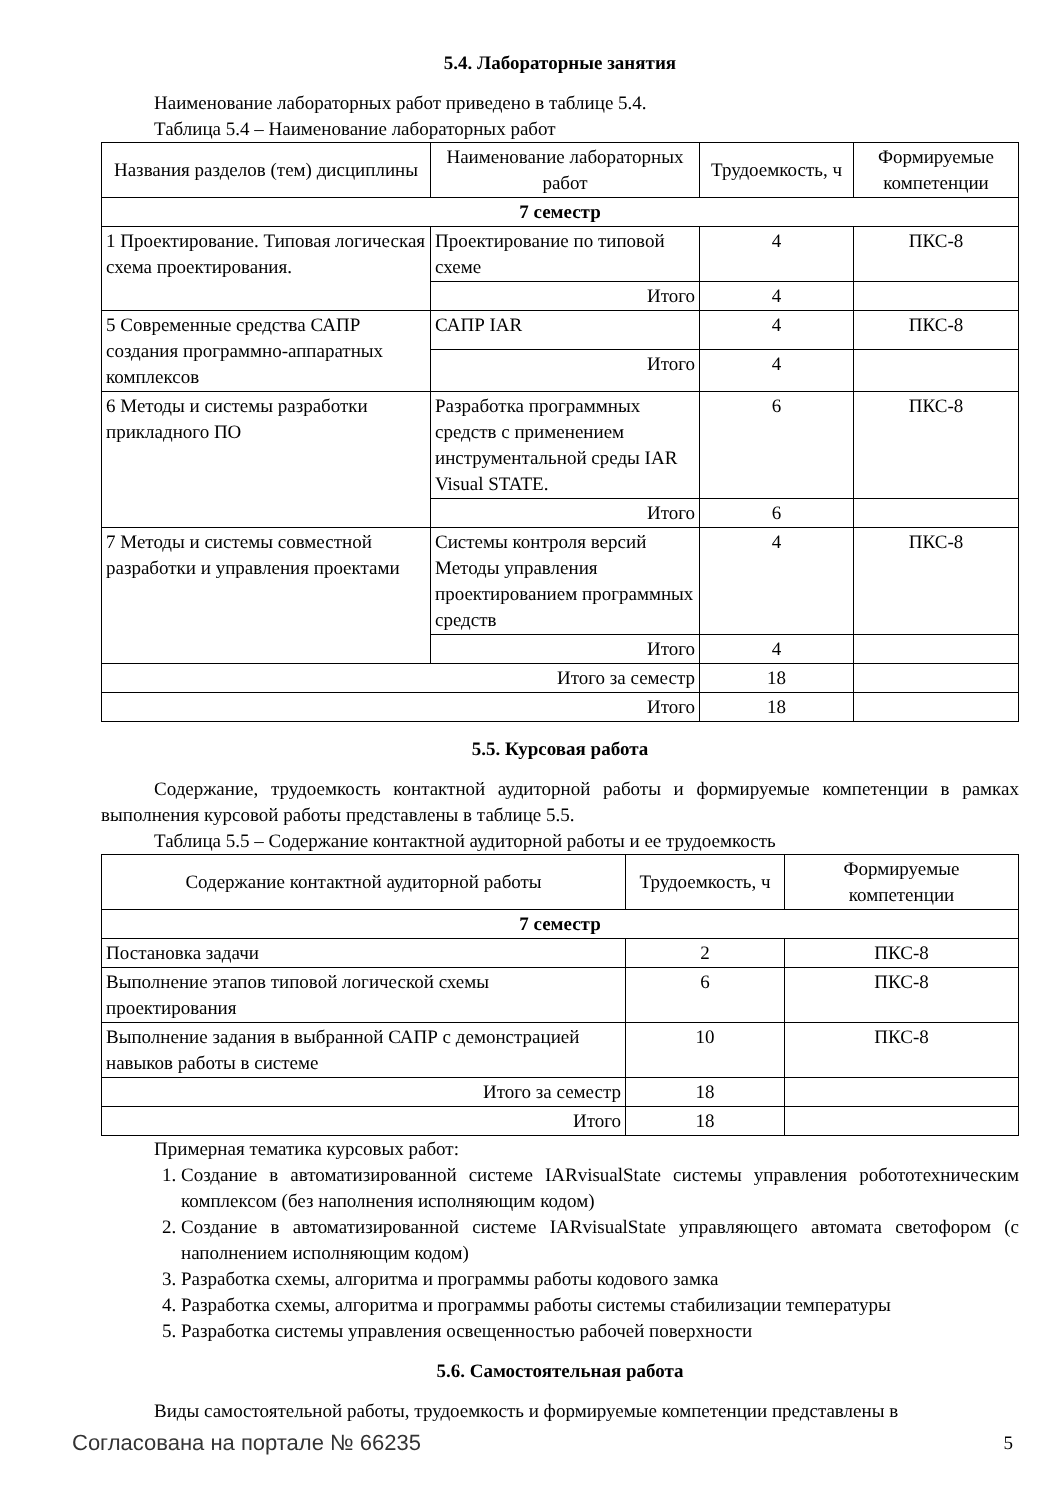5.4. Лабораторные занятия
Наименование лабораторных работ приведено в таблице 5.4.
Таблица 5.4 – Наименование лабораторных работ
| Названия разделов (тем) дисциплины | Наименование лабораторных работ | Трудоемкость, ч | Формируемые компетенции |
| --- | --- | --- | --- |
| 7 семестр | | | |
| 1 Проектирование. Типовая логическая схема проектирования. | Проектирование по типовой схеме | 4 | ПКС-8 |
| | Итого | 4 | |
| 5 Современные средства САПР создания программно-аппаратных комплексов | САПР IAR | 4 | ПКС-8 |
| | Итого | 4 | |
| 6 Методы и системы разработки прикладного ПО | Разработка программных средств с применением инструментальной среды IAR Visual STATE. | 6 | ПКС-8 |
| | Итого | 6 | |
| 7 Методы и системы совместной разработки и управления проектами | Системы контроля версий Методы управления проектированием программных средств | 4 | ПКС-8 |
| | Итого | 4 | |
| Итого за семестр | | 18 | |
| Итого | | 18 | |
5.5. Курсовая работа
Содержание, трудоемкость контактной аудиторной работы и формируемые компетенции в рамках выполнения курсовой работы представлены в таблице 5.5.
Таблица 5.5 – Содержание контактной аудиторной работы и ее трудоемкость
| Содержание контактной аудиторной работы | Трудоемкость, ч | Формируемые компетенции |
| --- | --- | --- |
| 7 семестр | | |
| Постановка задачи | 2 | ПКС-8 |
| Выполнение этапов типовой логической схемы проектирования | 6 | ПКС-8 |
| Выполнение задания в выбранной САПР с демонстрацией навыков работы в системе | 10 | ПКС-8 |
| Итого за семестр | 18 | |
| Итого | 18 | |
Примерная тематика курсовых работ:
1. Создание в автоматизированной системе IARvisualState системы управления робототехническим комплексом (без наполнения исполняющим кодом)
2. Создание в автоматизированной системе IARvisualState управляющего автомата светофором (с наполнением исполняющим кодом)
3. Разработка схемы, алгоритма и программы работы кодового замка
4. Разработка схемы, алгоритма и программы работы системы стабилизации температуры
5. Разработка системы управления освещенностью рабочей поверхности
5.6. Самостоятельная работа
Виды самостоятельной работы, трудоемкость и формируемые компетенции представлены в
Согласована на портале № 66235 5